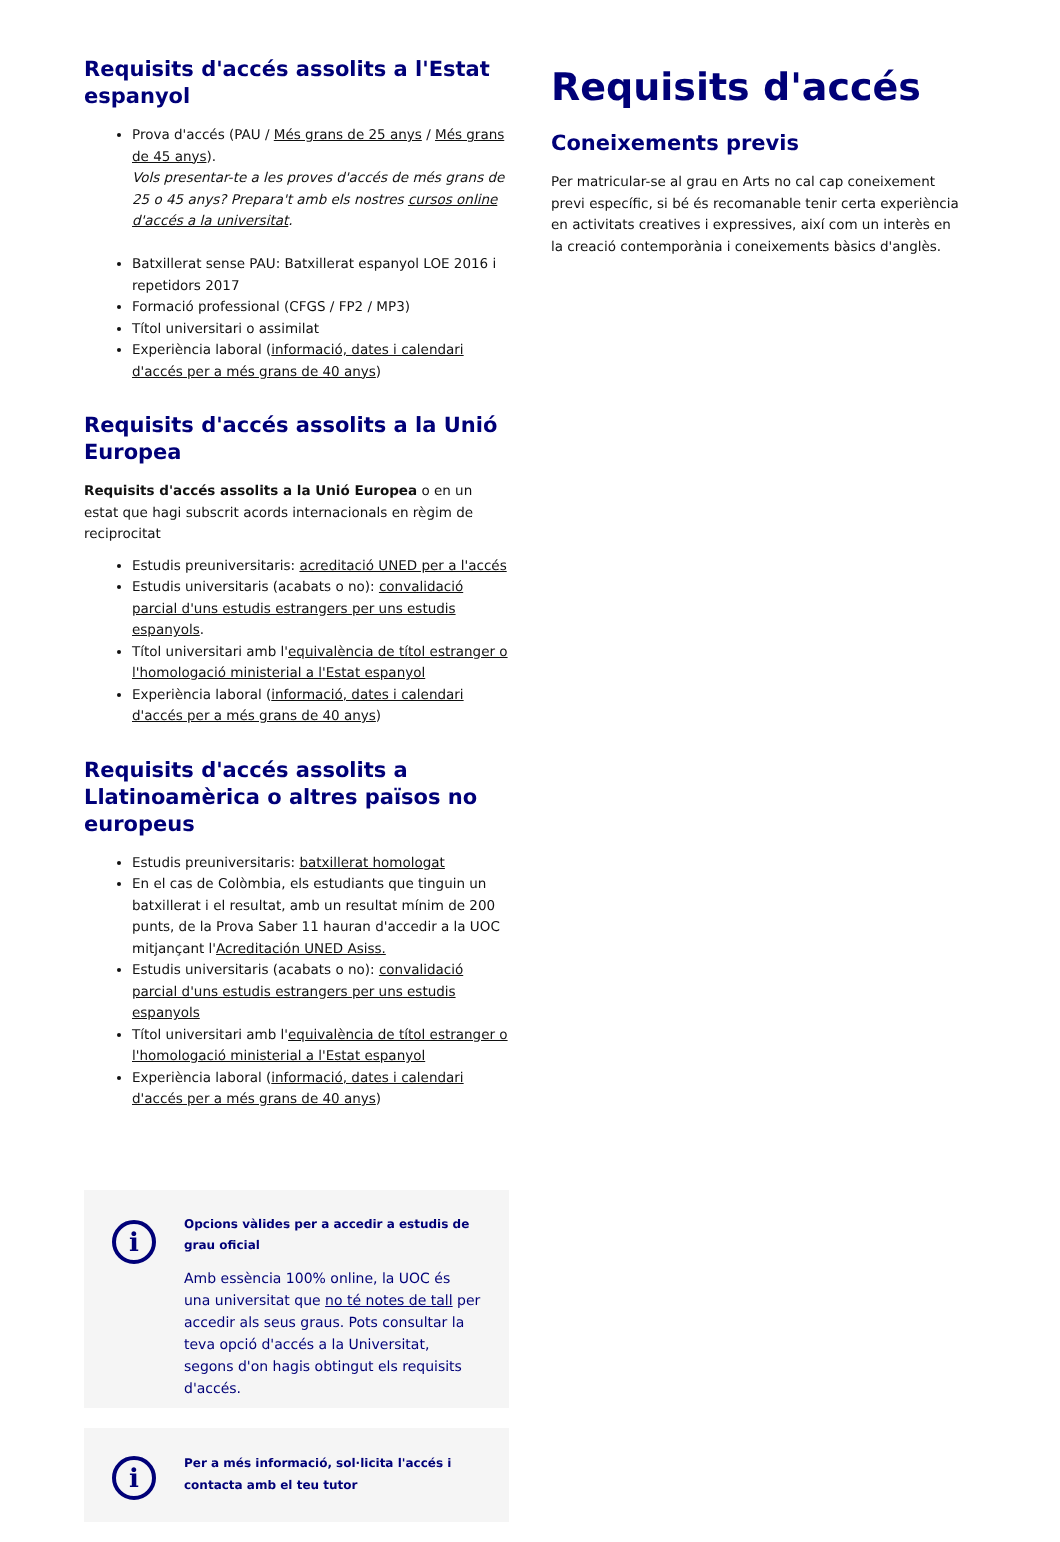Requisits d'accés assolits a l'Estat espanyol
Prova d'accés (PAU / Més grans de 25 anys / Més grans de 45 anys).
Vols presentar-te a les proves d'accés de més grans de 25 o 45 anys? Prepara't amb els nostres cursos online d'accés a la universitat.
Batxillerat sense PAU: Batxillerat espanyol LOE 2016 i repetidors 2017
Formació professional (CFGS / FP2 / MP3)
Títol universitari o assimilat
Experiència laboral (informació, dates i calendari d'accés per a més grans de 40 anys)
Requisits d'accés assolits a la Unió Europea
Requisits d'accés assolits a la Unió Europea o en un estat que hagi subscrit acords internacionals en règim de reciprocitat
Estudis preuniversitaris: acreditació UNED per a l'accés
Estudis universitaris (acabats o no): convalidació parcial d'uns estudis estrangers per uns estudis espanyols.
Títol universitari amb l'equivalència de títol estranger o l'homologació ministerial a l'Estat espanyol
Experiència laboral (informació, dates i calendari d'accés per a més grans de 40 anys)
Requisits d'accés assolits a Llatinoamèrica o altres països no europeus
Estudis preuniversitaris: batxillerat homologat
En el cas de Colòmbia, els estudiants que tinguin un batxillerat i el resultat, amb un resultat mínim de 200 punts, de la Prova Saber 11 hauran d'accedir a la UOC mitjançant l'Acreditación UNED Asiss.
Estudis universitaris (acabats o no): convalidació parcial d'uns estudis estrangers per uns estudis espanyols
Títol universitari amb l'equivalència de títol estranger o l'homologació ministerial a l'Estat espanyol
Experiència laboral (informació, dates i calendari d'accés per a més grans de 40 anys)
i
Opcions vàlides per a accedir a estudis de grau oficial
Amb essència 100% online, la UOC és una universitat que no té notes de tall per accedir als seus graus. Pots consultar la teva opció d'accés a la Universitat, segons d'on hagis obtingut els requisits d'accés.
i
Per a més informació, sol·licita l'accés i contacta amb el teu tutor
Requisits d'accés
Coneixements previs
Per matricular-se al grau en Arts no cal cap coneixement previ específic, si bé és recomanable tenir certa experiència en activitats creatives i expressives, així com un interès en la creació contemporània i coneixements bàsics d'anglès.